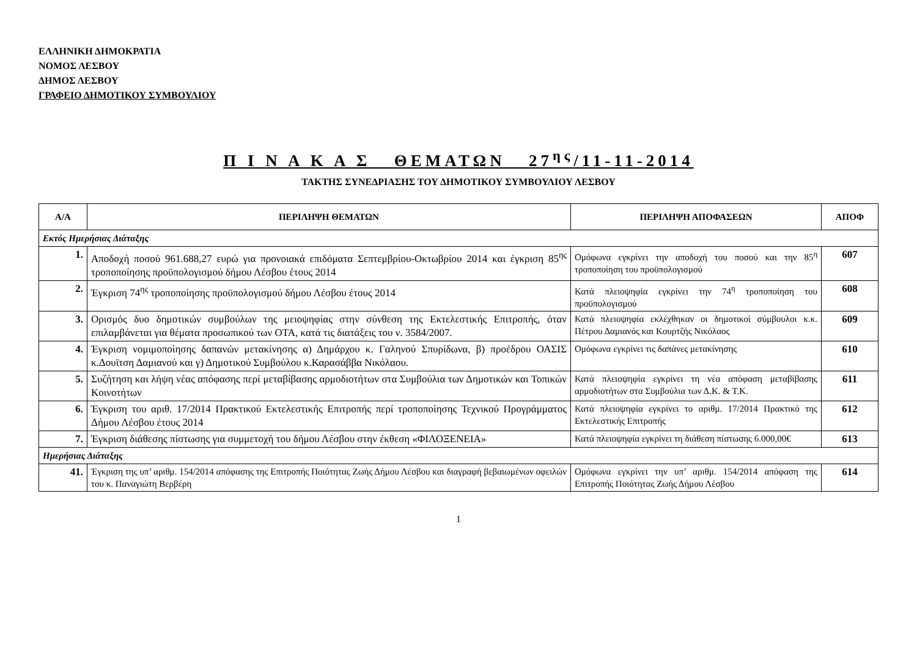ΕΛΛΗΝΙΚΗ ΔΗΜΟΚΡΑΤΙΑ
ΝΟΜΟΣ ΛΕΣΒΟΥ
ΔΗΜΟΣ ΛΕΣΒΟΥ
ΓΡΑΦΕΙΟ ΔΗΜΟΤΙΚΟΥ ΣΥΜΒΟΥΛΙΟΥ
Π Ι Ν Α Κ Α Σ ΘΕΜΑΤΩΝ 27<sup>ης</sup>/11-11-2014
ΤΑΚΤΗΣ ΣΥΝΕΔΡΙΑΣΗΣ ΤΟΥ ΔΗΜΟΤΙΚΟΥ ΣΥΜΒΟΥΛΙΟΥ ΛΕΣΒΟΥ
| Α/Α | ΠΕΡΙΛΗΨΗ ΘΕΜΑΤΩΝ | ΠΕΡΙΛΗΨΗ ΑΠΟΦΑΣΕΩΝ | ΑΠΟΦ |
| --- | --- | --- | --- |
| Εκτός Ημερήσιας Διάταξης | | | |
| 1. | Αποδοχή ποσού 961.688,27 ευρώ για προνοιακά επιδόματα Σεπτεμβρίου-Οκτωβρίου 2014 και έγκριση 85<sup>ης</sup> τροποποίησης προϋπολογισμού δήμου Λέσβου έτους 2014 | Ομόφωνα εγκρίνει την αποδοχή του ποσού και την 85<sup>η</sup> τροποποίηση του προϋπολογισμού | 607 |
| 2. | Έγκριση 74<sup>ης</sup> τροποποίησης προϋπολογισμού δήμου Λέσβου έτους 2014 | Κατά πλειοψηφία εγκρίνει την 74<sup>η</sup> τροποποίηση του προϋπολογισμού | 608 |
| 3. | Ορισμός δυο δημοτικών συμβούλων της μειοψηφίας στην σύνθεση της Εκτελεστικής Επιτροπής, όταν επιλαμβάνεται για θέματα προσωπικού των ΟΤΑ, κατά τις διατάξεις του ν. 3584/2007. | Κατά πλειοψηφία εκλέχθηκαν οι δημοτικοί σύμβουλοι κ.κ. Πέτρου Δαμιανός και Κουρτζής Νικόλαος | 609 |
| 4. | Έγκριση νομιμοποίησης δαπανών μετακίνησης α) Δημάρχου κ. Γαληνού Σπυρίδωνα, β) προέδρου ΟΑΣΙΣ κ.Δουϊτση Δαμιανού και γ) Δημοτικού Συμβούλου κ.Καρασάββα Νικόλαου. | Ομόφωνα εγκρίνει τις δαπάνες μετακίνησης | 610 |
| 5. | Συζήτηση και λήψη νέας απόφασης περί μεταβίβασης αρμοδιοτήτων στα Συμβούλια των Δημοτικών και Τοπικών Κοινοτήτων | Κατά πλειοψηφία εγκρίνει τη νέα απόφαση μεταβίβασης αρμοδιοτήτων στα Συμβούλια των Δ.Κ. & Τ.Κ. | 611 |
| 6. | Έγκριση του αριθ. 17/2014 Πρακτικού Εκτελεστικής Επιτροπής περί τροποποίησης Τεχνικού Προγράμματος Δήμου Λέσβου έτους 2014 | Κατά πλειοψηφία εγκρίνει το αριθμ. 17/2014 Πρακτικό της Εκτελεστικής Επιτροπής | 612 |
| 7. | Έγκριση διάθεσης πίστωσης για συμμετοχή του δήμου Λέσβου στην έκθεση «ΦΙΛΟΞΕΝΕΙΑ» | Κατά πλειοψηφία εγκρίνει τη διάθεση πίστωσης 6.000,00€ | 613 |
| Ημερήσιας Διάταξης | | | |
| 41. | Έγκριση της υπ’ αριθμ. 154/2014 απόφασης της Επιτροπής Ποιότητας Ζωής Δήμου Λέσβου και διαγραφή βεβαιωμένων οφειλών του κ. Παναγιώτη Βερβέρη | Ομόφωνα εγκρίνει την υπ’ αριθμ. 154/2014 απόφαση της Επιτροπής Ποιότητας Ζωής Δήμου Λέσβου | 614 |
1